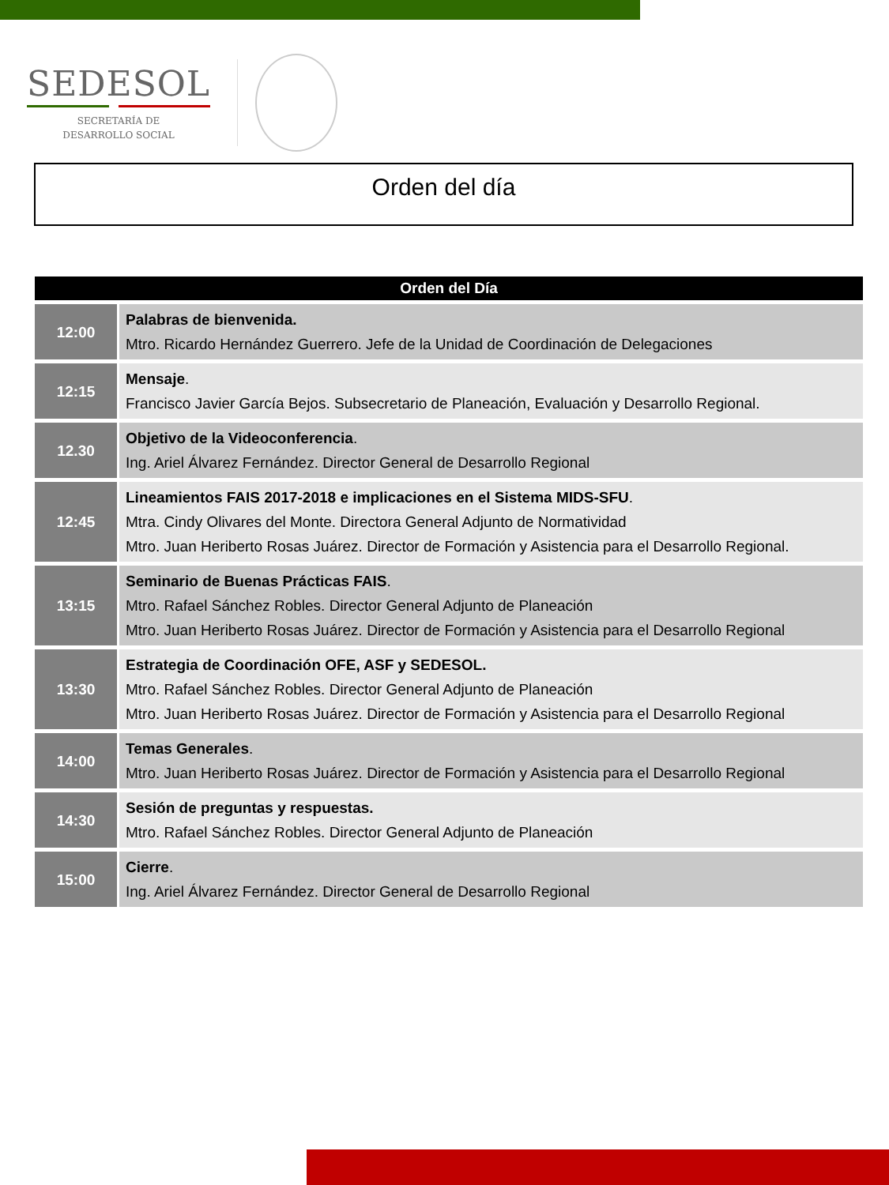SEDESOL
SECRETARÍA DE
DESARROLLO SOCIAL
Orden del día
| Orden del Día | |
| --- | --- |
| 12:00 | Palabras de bienvenida. Mtro. Ricardo Hernández Guerrero. Jefe de la Unidad de Coordinación de Delegaciones |
| 12:15 | Mensaje . Francisco Javier García Bejos. Subsecretario de Planeación, Evaluación y Desarrollo Regional. |
| 12.30 | Objetivo de la Videoconferencia . Ing. Ariel Álvarez Fernández. Director General de Desarrollo Regional |
| 12:45 | Lineamientos FAIS 2017-2018 e implicaciones en el Sistema MIDS-SFU . Mtra. Cindy Olivares del Monte. Directora General Adjunto de Normatividad Mtro. Juan Heriberto Rosas Juárez. Director de Formación y Asistencia para el Desarrollo Regional. |
| 13:15 | Seminario de Buenas Prácticas FAIS . Mtro. Rafael Sánchez Robles. Director General Adjunto de Planeación Mtro. Juan Heriberto Rosas Juárez. Director de Formación y Asistencia para el Desarrollo Regional |
| 13:30 | Estrategia de Coordinación OFE, ASF y SEDESOL. Mtro. Rafael Sánchez Robles. Director General Adjunto de Planeación Mtro. Juan Heriberto Rosas Juárez. Director de Formación y Asistencia para el Desarrollo Regional |
| 14:00 | Temas Generales . Mtro. Juan Heriberto Rosas Juárez. Director de Formación y Asistencia para el Desarrollo Regional |
| 14:30 | Sesión de preguntas y respuestas. Mtro. Rafael Sánchez Robles. Director General Adjunto de Planeación |
| 15:00 | Cierre . Ing. Ariel Álvarez Fernández. Director General de Desarrollo Regional |